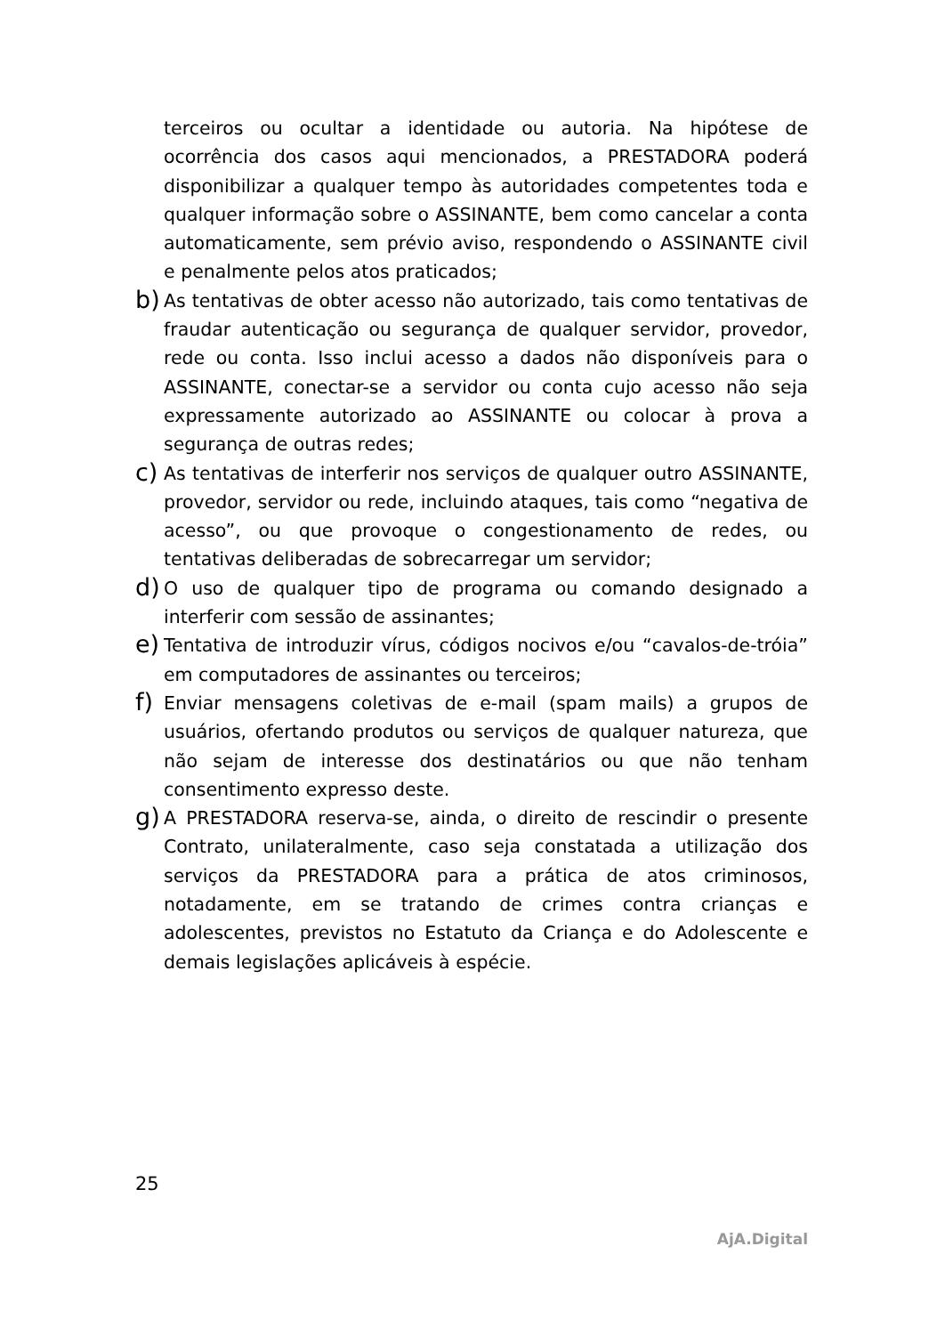terceiros ou ocultar a identidade ou autoria. Na hipótese de ocorrência dos casos aqui mencionados, a PRESTADORA poderá disponibilizar a qualquer tempo às autoridades competentes toda e qualquer informação sobre o ASSINANTE, bem como cancelar a conta automaticamente, sem prévio aviso, respondendo o ASSINANTE civil e penalmente pelos atos praticados;
b)
As tentativas de obter acesso não autorizado, tais como tentativas de fraudar autenticação ou segurança de qualquer servidor, provedor, rede ou conta. Isso inclui acesso a dados não disponíveis para o ASSINANTE, conectar-se a servidor ou conta cujo acesso não seja expressamente autorizado ao ASSINANTE ou colocar à prova a segurança de outras redes;
c)
As tentativas de interferir nos serviços de qualquer outro ASSINANTE, provedor, servidor ou rede, incluindo ataques, tais como “negativa de acesso”, ou que provoque o congestionamento de redes, ou tentativas deliberadas de sobrecarregar um servidor;
d)
O uso de qualquer tipo de programa ou comando designado a interferir com sessão de assinantes;
e)
Tentativa de introduzir vírus, códigos nocivos e/ou “cavalos-de-tróia” em computadores de assinantes ou terceiros;
f)
Enviar mensagens coletivas de e-mail (spam mails) a grupos de usuários, ofertando produtos ou serviços de qualquer natureza, que não sejam de interesse dos destinatários ou que não tenham consentimento expresso deste.
g)
A PRESTADORA reserva-se, ainda, o direito de rescindir o presente Contrato, unilateralmente, caso seja constatada a utilização dos serviços da PRESTADORA para a prática de atos criminosos, notadamente, em se tratando de crimes contra crianças e adolescentes, previstos no Estatuto da Criança e do Adolescente e demais legislações aplicáveis à espécie.
25
AjA.Digital